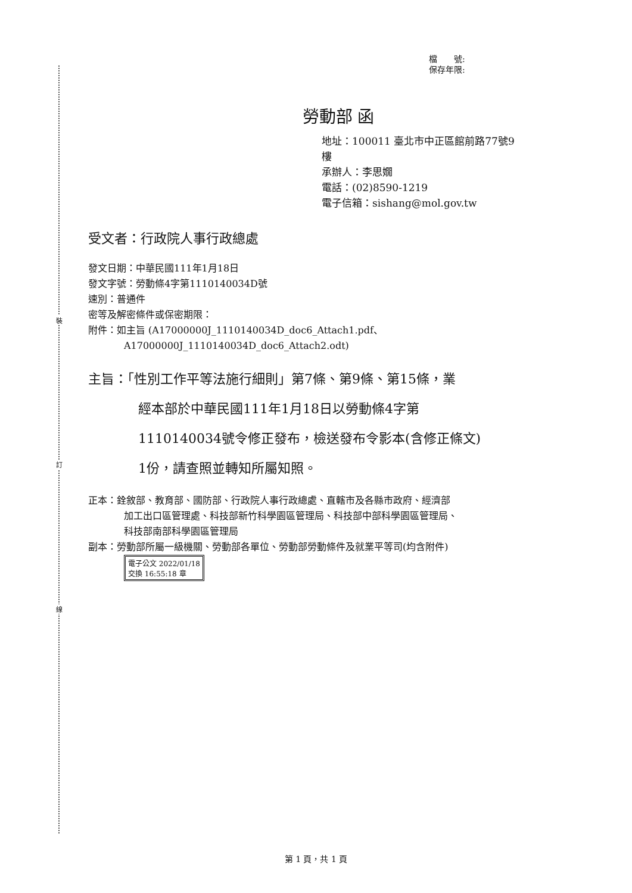裝
訂
線
檔　　號:
保存年限:
勞動部 函
地址：100011 臺北市中正區館前路77號9
樓
承辦人：李思嫺
電話：(02)8590-1219
電子信箱：sishang@mol.gov.tw
受文者：行政院人事行政總處
發文日期：中華民國111年1月18日
發文字號：勞動條4字第1110140034D號
速別：普通件
密等及解密條件或保密期限：
附件：如主旨 (A17000000J_1110140034D_doc6_Attach1.pdf、
A17000000J_1110140034D_doc6_Attach2.odt)
主旨：「性別工作平等法施行細則」第7條、第9條、第15條，業
經本部於中華民國111年1月18日以勞動條4字第
1110140034號令修正發布，檢送發布令影本(含修正條文)
1份，請查照並轉知所屬知照。
正本：銓敘部、教育部、國防部、行政院人事行政總處、直轄市及各縣市政府、經濟部
加工出口區管理處、科技部新竹科學園區管理局、科技部中部科學園區管理局、
科技部南部科學園區管理局
副本：勞動部所屬一級機關、勞動部各單位、勞動部勞動條件及就業平等司(均含附件)
電子公文 2022/01/18
交換 16:55:18 章
第 1 頁，共 1 頁